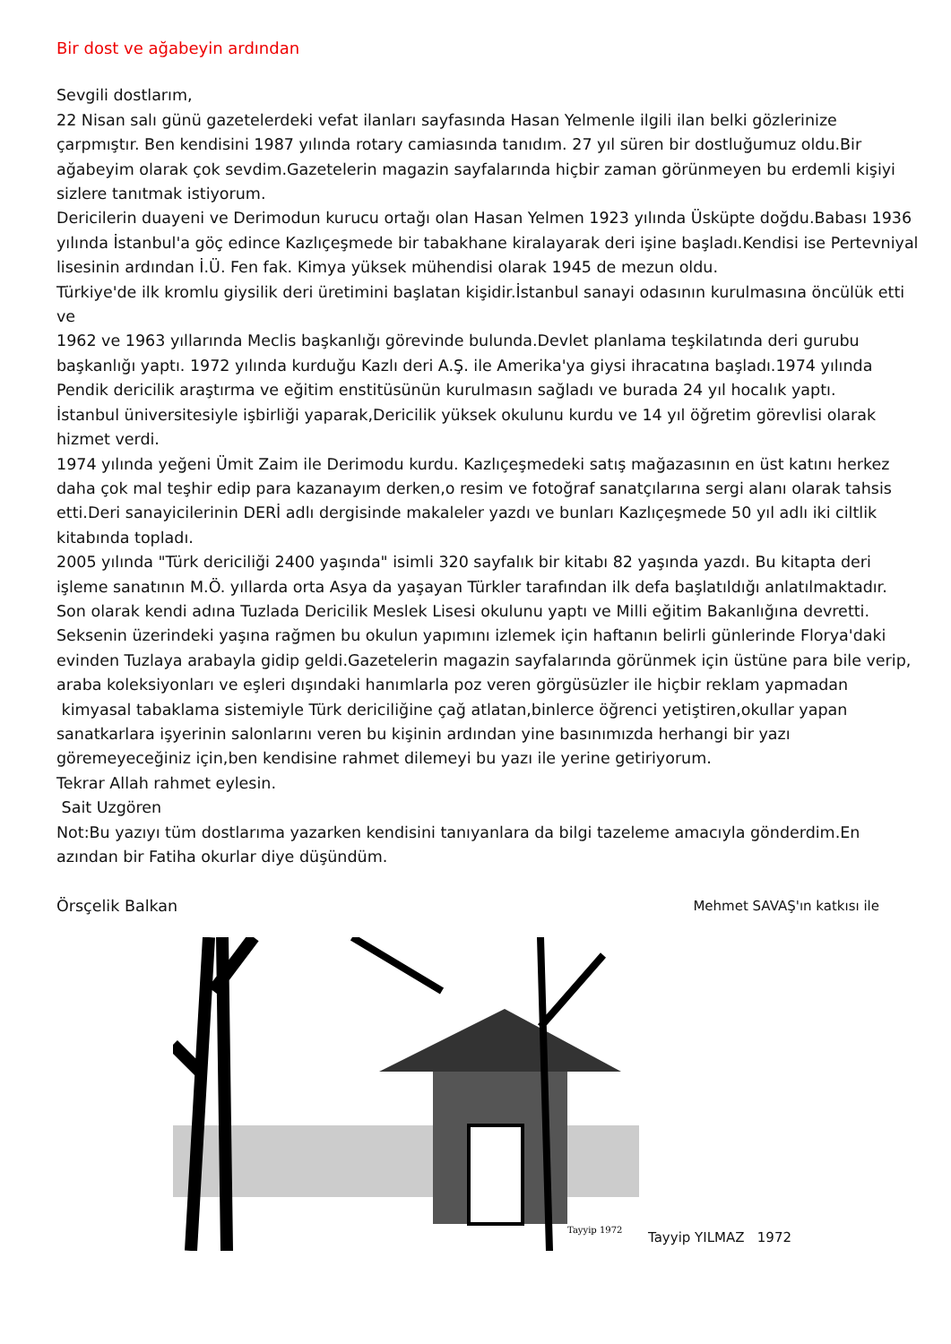Bir dost ve ağabeyin ardından
Sevgili dostlarım,
22 Nisan salı günü gazetelerdeki vefat ilanları sayfasında Hasan Yelmenle ilgili ilan belki gözlerinize çarpmıştır. Ben kendisini 1987 yılında rotary camiasında tanıdım. 27 yıl süren bir dostluğumuz oldu.Bir ağabeyim olarak çok sevdim.Gazetelerin magazin sayfalarında hiçbir zaman görünmeyen bu erdemli kişiyi sizlere tanıtmak istiyorum.
Dericilerin duayeni ve Derimodun kurucu ortağı olan Hasan Yelmen 1923 yılında Üsküpte doğdu.Babası 1936 yılında İstanbul'a göç edince Kazlıçeşmede bir tabakhane kiralayarak deri işine başladı.Kendisi ise Pertevniyal lisesinin ardından İ.Ü. Fen fak. Kimya yüksek mühendisi olarak 1945 de mezun oldu.
Türkiye'de ilk kromlu giysilik deri üretimini başlatan kişidir.İstanbul sanayi odasının kurulmasına öncülük etti ve
1962 ve 1963 yıllarında Meclis başkanlığı görevinde bulunda.Devlet planlama teşkilatında deri gurubu başkanlığı yaptı. 1972 yılında kurduğu Kazlı deri A.Ş. ile Amerika'ya giysi ihracatına başladı.1974 yılında Pendik dericilik araştırma ve eğitim enstitüsünün kurulmasın sağladı ve burada 24 yıl hocalık yaptı.
İstanbul üniversitesiyle işbirliği yaparak,Dericilik yüksek okulunu kurdu ve 14 yıl öğretim görevlisi olarak hizmet verdi.
1974 yılında yeğeni Ümit Zaim ile Derimodu kurdu. Kazlıçeşmedeki satış mağazasının en üst katını herkez daha çok mal teşhir edip para kazanayım derken,o resim ve fotoğraf sanatçılarına sergi alanı olarak tahsis etti.Deri sanayicilerinin DERİ adlı dergisinde makaleler yazdı ve bunları Kazlıçeşmede 50 yıl adlı iki ciltlik kitabında topladı.
2005 yılında "Türk dericiliği 2400 yaşında" isimli 320 sayfalık bir kitabı 82 yaşında yazdı. Bu kitapta deri işleme sanatının M.Ö. yıllarda orta Asya da yaşayan Türkler tarafından ilk defa başlatıldığı anlatılmaktadır.
Son olarak kendi adına Tuzlada Dericilik Meslek Lisesi okulunu yaptı ve Milli eğitim Bakanlığına devretti. Seksenin üzerindeki yaşına rağmen bu okulun yapımını izlemek için haftanın belirli günlerinde Florya'daki evinden Tuzlaya arabayla gidip geldi.Gazetelerin magazin sayfalarında görünmek için üstüne para bile verip, araba koleksiyonları ve eşleri dışındaki hanımlarla poz veren görgüsüzler ile hiçbir reklam yapmadan
kimyasal tabaklama sistemiyle Türk dericiliğine çağ atlatan,binlerce öğrenci yetiştiren,okullar yapan sanatkarlara işyerinin salonlarını veren bu kişinin ardından yine basınımızda herhangi bir yazı göremeyeceğiniz için,ben kendisine rahmet dilemeyi bu yazı ile yerine getiriyorum.
Tekrar Allah rahmet eylesin.
Sait Uzgören
Not:Bu yazıyı tüm dostlarıma yazarken kendisini tanıyanlara da bilgi tazeleme amacıyla gönderdim.En azından bir Fatiha okurlar diye düşündüm.
Örsçelik Balkan Mehmet SAVAŞ'ın katkısı ile
Tayyip 1972
Tayyip YILMAZ 1972